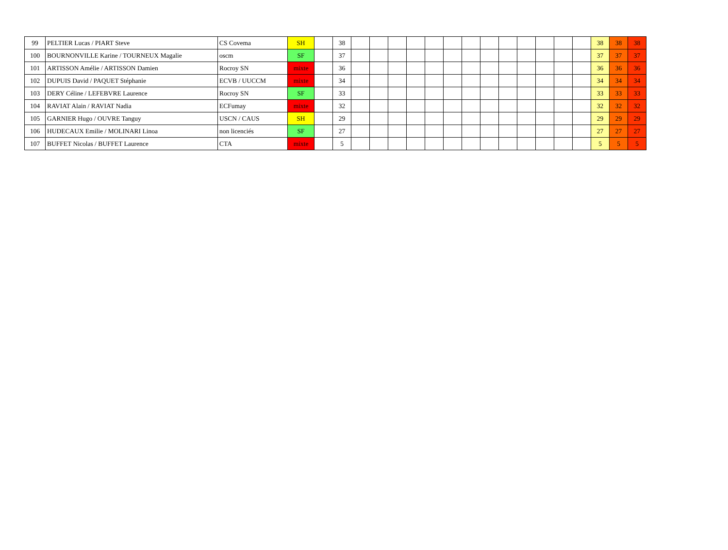| 99 | PELTIER Lucas / PIART Steve | CS Covema | SH | | 38 | | | | | | | | | | | | | | 38 | 38 | 38 |
| 100 | BOURNONVILLE Karine / TOURNEUX Magalie | oscm | SF | | 37 | | | | | | | | | | | | | | 37 | 37 | 37 |
| 101 | ARTISSON Amélie / ARTISSON Damien | Rocroy SN | mixte | | 36 | | | | | | | | | | | | | | 36 | 36 | 36 |
| 102 | DUPUIS David / PAQUET Stéphanie | ECVB / UUCCM | mixte | | 34 | | | | | | | | | | | | | | 34 | 34 | 34 |
| 103 | DERY Céline / LEFEBVRE Laurence | Rocroy SN | SF | | 33 | | | | | | | | | | | | | | 33 | 33 | 33 |
| 104 | RAVIAT Alain / RAVIAT Nadia | ECFumay | mixte | | 32 | | | | | | | | | | | | | | 32 | 32 | 32 |
| 105 | GARNIER Hugo / OUVRE Tanguy | USCN / CAUS | SH | | 29 | | | | | | | | | | | | | | 29 | 29 | 29 |
| 106 | HUDECAUX Emilie / MOLINARI Linoa | non licenciés | SF | | 27 | | | | | | | | | | | | | | 27 | 27 | 27 |
| 107 | BUFFET Nicolas / BUFFET Laurence | CTA | mixte | | 5 | | | | | | | | | | | | | | 5 | 5 | 5 |